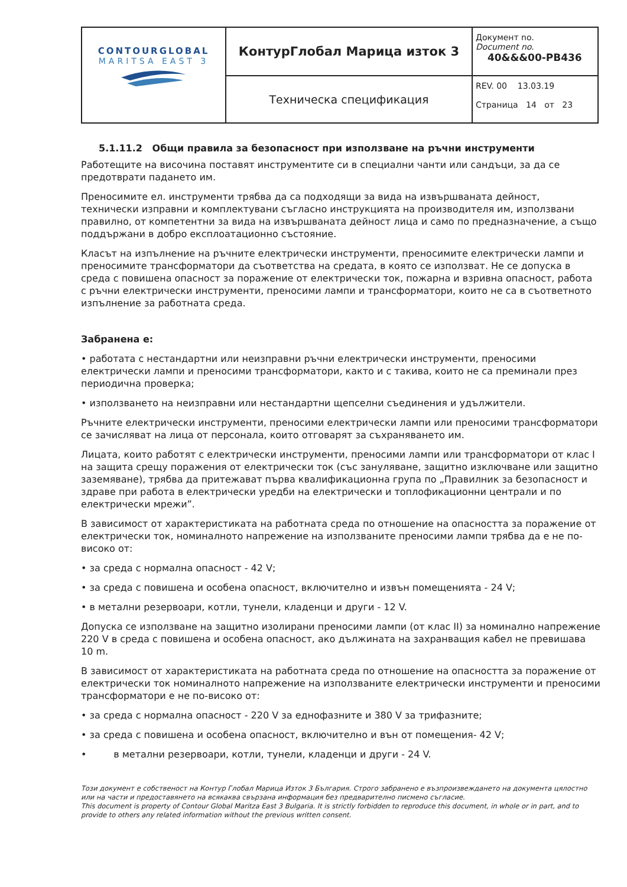| CONTOURGLOBAL MARITSA EAST 3 | КонтурГлобал Марица изток 3 | Документ no. Document no. 40&&&00-PB436 |
| | Техническа спецификация | REV. 00 13.03.19 Страница 14 от 23 |
5.1.11.2 Общи правила за безопасност при използване на ръчни инструменти
Работещите на височина поставят инструментите си в специални чанти или сандъци, за да се предотврати падането им.
Преносимите ел. инструменти трябва да са подходящи за вида на извършваната дейност, технически изправни и комплектувани съгласно инструкцията на производителя им, използвани правилно, от компетентни за вида на извършваната дейност лица и само по предназначение, а също поддържани в добро експлоатационно състояние.
Класът на изпълнение на ръчните електрически инструменти, преносимите електрически лампи и преносимите трансформатори да съответства на средата, в която се използват. Не се допуска в среда с повишена опасност за поражение от електрически ток, пожарна и взривна опасност, работа с ръчни електрически инструменти, преносими лампи и трансформатори, които не са в съответното изпълнение за работната среда.
Забранена е:
• работата с нестандартни или неизправни ръчни електрически инструменти, преносими електрически лампи и преносими трансформатори, както и с такива, които не са преминали през периодична проверка;
• използването на неизправни или нестандартни щепселни съединения и удължители.
Ръчните електрически инструменти, преносими електрически лампи или преносими трансформатори се зачисляват на лица от персонала, които отговарят за съхраняването им.
Лицата, които работят с електрически инструменти, преносими лампи или трансформатори от клас I на защита срещу поражения от електрически ток (със зануляване, защитно изключване или защитно заземяване), трябва да притежават първа квалификационна група по „Правилник за безопасност и здраве при работа в електрически уредби на електрически и топлофикационни централи и по електрически мрежи”.
В зависимост от характеристиката на работната среда по отношение на опасността за поражение от електрически ток, номиналното напрежение на използваните преносими лампи трябва да е не по-високо от:
• за среда с нормална опасност - 42 V;
• за среда с повишена и особена опасност, включително и извън помещенията - 24 V;
• в метални резервоари, котли, тунели, кладенци и други - 12 V.
Допуска се използване на защитно изолирани преносими лампи (от клас II) за номинално напрежение 220 V в среда с повишена и особена опасност, ако дължината на захранващия кабел не превишава 10 m.
В зависимост от характеристиката на работната среда по отношение на опасността за поражение от електрически ток номиналното напрежение на използваните електрически инструменти и преносими трансформатори е не по-високо от:
• за среда с нормална опасност - 220 V за еднофазните и 380 V за трифазните;
• за среда с повишена и особена опасност, включително и вън от помещения- 42 V;
• в метални резервоари, котли, тунели, кладенци и други - 24 V.
Този документ е собственост на Контур Глобал Марица Изток 3 България. Строго забранено е възпроизвеждането на документа цялостно или на части и предоставянето на всякаква свързана информация без предварително писмено съгласие.
This document is property of Contour Global Maritza East 3 Bulgaria. It is strictly forbidden to reproduce this document, in whole or in part, and to provide to others any related information without the previous written consent.